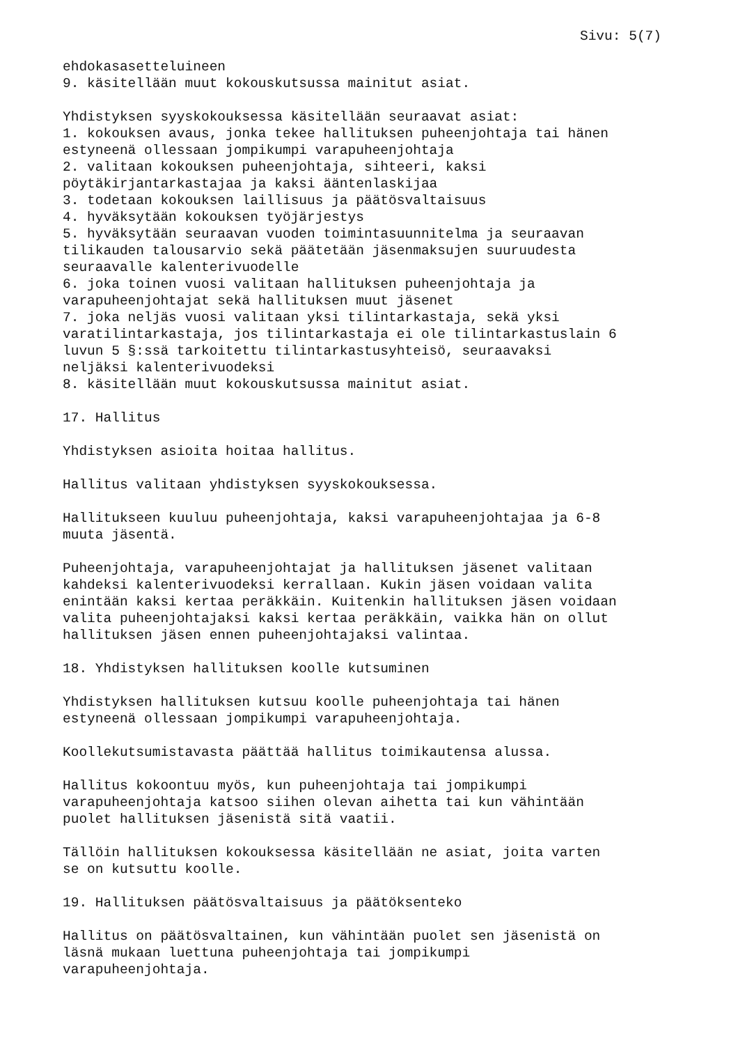Sivu: 5(7)
ehdokasasetteluineen 9. käsitellään muut kokouskutsussa mainitut asiat. Yhdistyksen syyskokouksessa käsitellään seuraavat asiat: 1. kokouksen avaus, jonka tekee hallituksen puheenjohtaja tai hänen estyneenä ollessaan jompikumpi varapuheenjohtaja 2. valitaan kokouksen puheenjohtaja, sihteeri, kaksi pöytäkirjantarkastajaa ja kaksi ääntenlaskijaa 3. todetaan kokouksen laillisuus ja päätösvaltaisuus 4. hyväksytään kokouksen työjärjestys 5. hyväksytään seuraavan vuoden toimintasuunnitelma ja seuraavan tilikauden talousarvio sekä päätetään jäsenmaksujen suuruudesta seuraavalle kalenterivuodelle 6. joka toinen vuosi valitaan hallituksen puheenjohtaja ja varapuheenjohtajat sekä hallituksen muut jäsenet 7. joka neljäs vuosi valitaan yksi tilintarkastaja, sekä yksi varatilintarkastaja, jos tilintarkastaja ei ole tilintarkastuslain 6 luvun 5 §:ssä tarkoitettu tilintarkastusyhteisö, seuraavaksi neljäksi kalenterivuodeksi 8. käsitellään muut kokouskutsussa mainitut asiat. 17. Hallitus Yhdistyksen asioita hoitaa hallitus. Hallitus valitaan yhdistyksen syyskokouksessa. Hallitukseen kuuluu puheenjohtaja, kaksi varapuheenjohtajaa ja 6-8 muuta jäsentä. Puheenjohtaja, varapuheenjohtajat ja hallituksen jäsenet valitaan kahdeksi kalenterivuodeksi kerrallaan. Kukin jäsen voidaan valita enintään kaksi kertaa peräkkäin. Kuitenkin hallituksen jäsen voidaan valita puheenjohtajaksi kaksi kertaa peräkkäin, vaikka hän on ollut hallituksen jäsen ennen puheenjohtajaksi valintaa. 18. Yhdistyksen hallituksen koolle kutsuminen Yhdistyksen hallituksen kutsuu koolle puheenjohtaja tai hänen estyneenä ollessaan jompikumpi varapuheenjohtaja. Koollekutsumistavasta päättää hallitus toimikautensa alussa. Hallitus kokoontuu myös, kun puheenjohtaja tai jompikumpi varapuheenjohtaja katsoo siihen olevan aihetta tai kun vähintään puolet hallituksen jäsenistä sitä vaatii. Tällöin hallituksen kokouksessa käsitellään ne asiat, joita varten se on kutsuttu koolle. 19. Hallituksen päätösvaltaisuus ja päätöksenteko Hallitus on päätösvaltainen, kun vähintään puolet sen jäsenistä on läsnä mukaan luettuna puheenjohtaja tai jompikumpi varapuheenjohtaja.